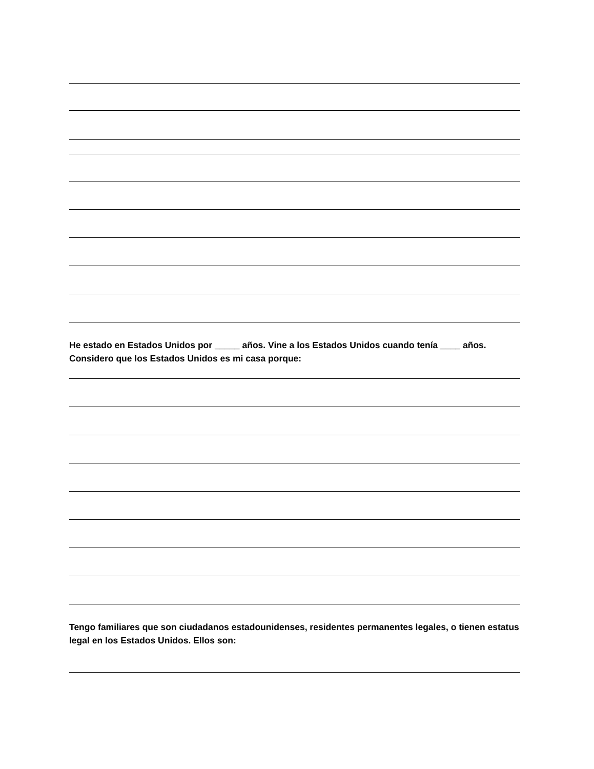He estado en Estados Unidos por _____ años. Vine a los Estados Unidos cuando tenía ____ años. Considero que los Estados Unidos es mi casa porque:
Tengo familiares que son ciudadanos estadounidenses, residentes permanentes legales, o tienen estatus legal en los Estados Unidos. Ellos son: